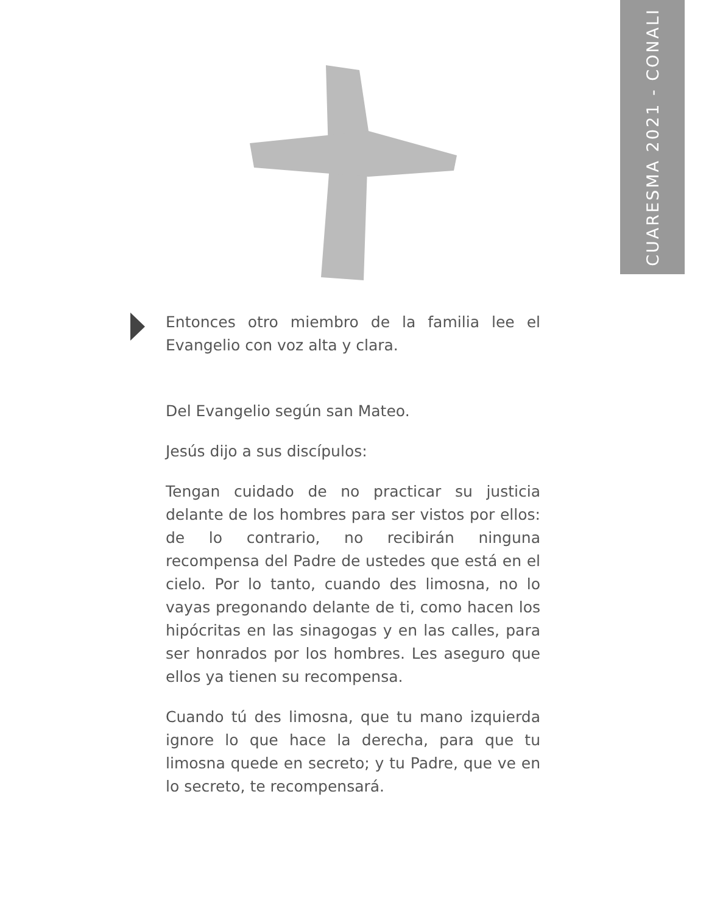CUARESMA 2021 - CONALI
Entonces otro miembro de la familia lee el Evangelio con voz alta y clara.
Del Evangelio según san Mateo.
Jesús dijo a sus discípulos:
Tengan cuidado de no practicar su justicia delante de los hombres para ser vistos por ellos: de lo contrario, no recibirán ninguna recompensa del Padre de ustedes que está en el cielo. Por lo tanto, cuando des limosna, no lo vayas pregonando delante de ti, como hacen los hipócritas en las sinagogas y en las calles, para ser honrados por los hombres. Les aseguro que ellos ya tienen su recompensa.
Cuando tú des limosna, que tu mano izquierda ignore lo que hace la derecha, para que tu limosna quede en secreto; y tu Padre, que ve en lo secreto, te recompensará.